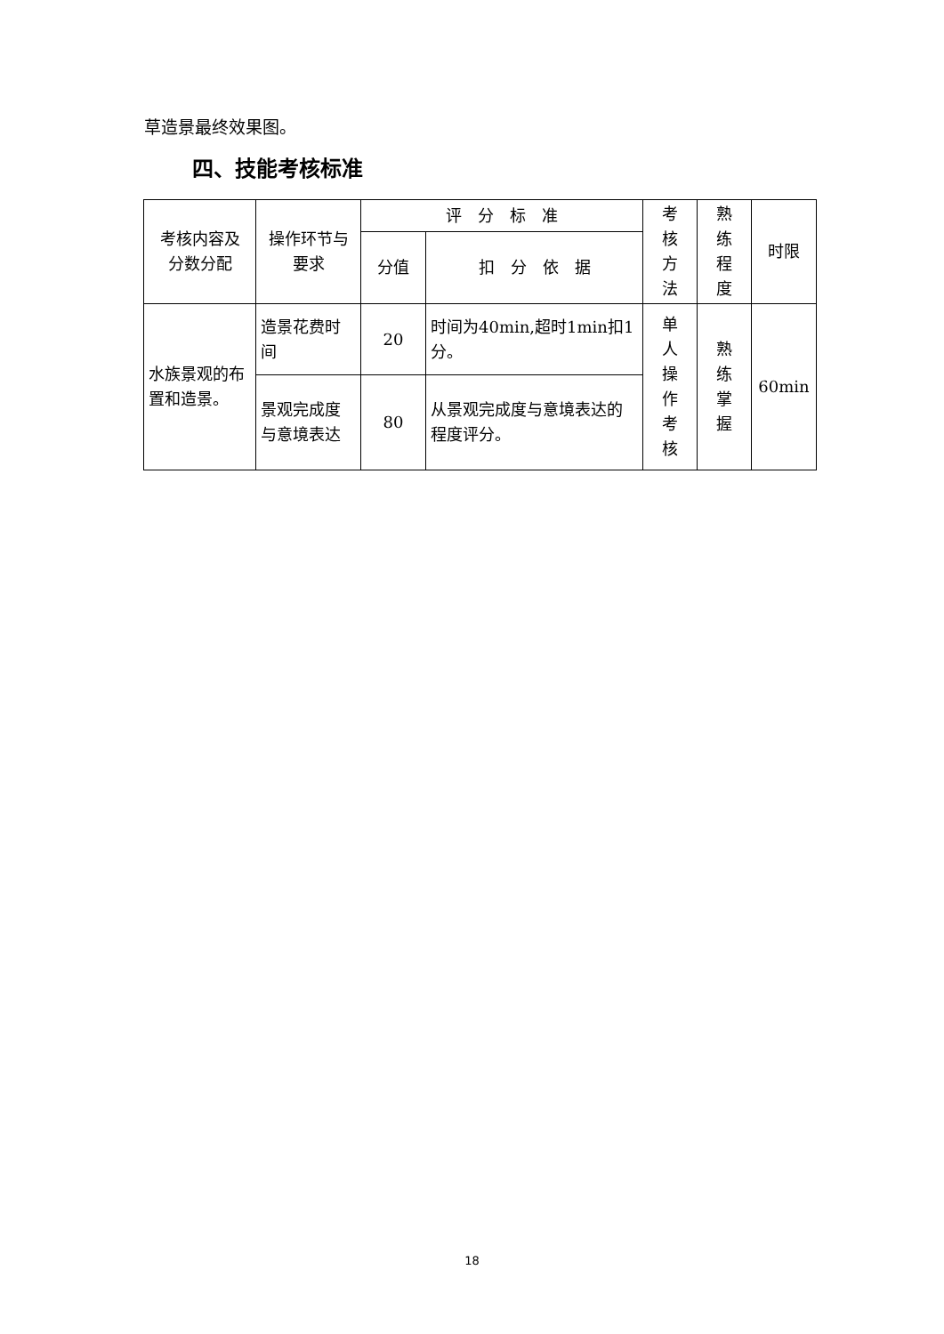草造景最终效果图。
四、技能考核标准
| 考核内容及 分数分配 | 操作环节与 要求 | 评 分 标 准 | | 考 核 方 法 | 熟 练 程 度 | 时限 |
| --- | --- | --- | --- | --- | --- | --- |
| | | 分值 | 扣 分 依 据 | | | |
| 水族景观的布置和造景。 | 造景花费时间 | 20 | 时间为40min,超时1min扣1分。 | 单 人 操 作 考 核 | 熟 练 掌 握 | 60min |
| | 景观完成度与意境表达 | 80 | 从景观完成度与意境表达的程度评分。 | | | |
18